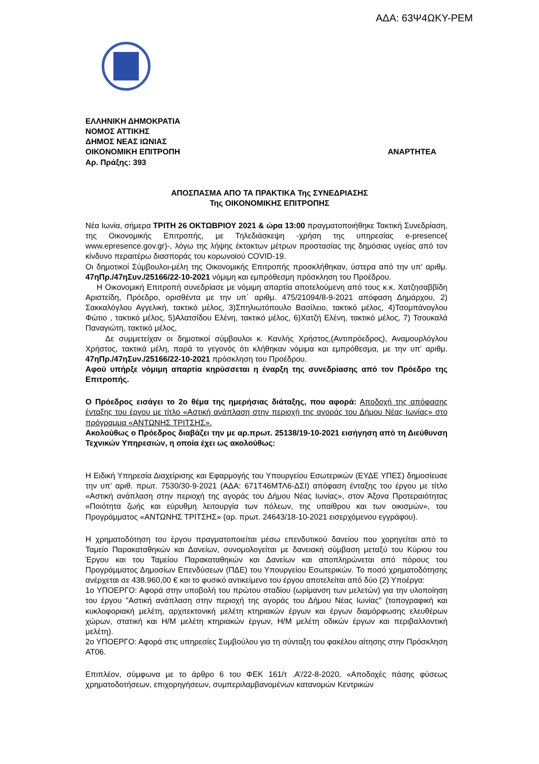ΑΔΑ: 63Ψ4ΩΚΥ-ΡΕΜ
ΕΛΛΗΝΙΚΗ ΔΗΜΟΚΡΑΤΙΑ
ΝΟΜΟΣ ΑΤΤΙΚΗΣ
ΔΗΜΟΣ ΝΕΑΣ ΙΩΝΙΑΣ
ΟΙΚΟΝΟΜΙΚΗ ΕΠΙΤΡΟΠΗ ΑΝΑΡΤΗΤΕΑ
Αρ. Πράξης: 393
ΑΠΟΣΠΑΣΜΑ ΑΠΟ ΤΑ ΠΡΑΚΤΙΚΑ Της ΣΥΝΕΔΡΙΑΣΗΣ
Της ΟΙΚΟΝΟΜΙΚΗΣ ΕΠΙΤΡΟΠΗΣ
Νέα Ιωνία, σήμερα ΤΡΙΤΗ 26 ΟΚΤΩΒΡΙΟΥ 2021 & ώρα 13:00 πραγματοποιήθηκε Τακτική Συνεδρίαση, της Οικονομικής Επιτροπής, με Τηλεδιάσκεψη -χρήση της υπηρεσίας e-presence( www.epresence.gov.gr)-, λόγω της λήψης έκτακτων μέτρων προστασίας της δημόσιας υγείας από τον κίνδυνο περαιτέρω διασποράς του κορωνοϊού COVID-19.
Οι δημοτικοί Σύμβουλοι-μέλη της Οικονομικής Επιτροπής προσκλήθηκαν, ύστερα από την υπ’ αριθμ. 47ηΠρ./47ηΣυν./25166/22-10-2021 νόμιμη και εμπρόθεσμη πρόσκληση του Προέδρου.
Η Οικονομική Επιτροπή συνεδρίασε με νόμιμη απαρτία αποτελούμενη από τους κ.κ. Χατζησαββίδη Αριστείδη, Πρόεδρο, ορισθέντα με την υπ΄ αριθμ. 475/21094/8-9-2021 απόφαση Δημάρχου, 2) Σακκαλόγλου Αγγελική, τακτικό μέλος, 3)Σπηλιωτόπουλο Βασίλειο, τακτικό μέλος, 4)Τσομπάνογλου Φώτιο , τακτικό μέλος, 5)Αλατσίδου Ελένη, τακτικό μέλος, 6)Χατζή Ελένη, τακτικό μέλος, 7) Τσουκαλά Παναγιώτη, τακτικό μέλος,
Δε συμμετείχαν οι δημοτικοί σύμβουλοι κ. Κανλής Χρήστος,(Αντιπρόεδρος), Αναμουρλόγλου Χρήστος, τακτικά μέλη, παρά το γεγονός ότι κλήθηκαν νόμιμα και εμπρόθεσμα, με την υπ’ αριθμ. 47ηΠρ./47ηΣυν./25166/22-10-2021 πρόσκληση του Προέδρου.
Αφού υπήρξε νόμιμη απαρτία κηρύσσεται η έναρξη της συνεδρίασης από τον Πρόεδρο της Επιτροπής.
Ο Πρόεδρος εισάγει το 2ο θέμα της ημερήσιας διάταξης, που αφορά: Αποδοχή της απόφασης ένταξης του έργου με τίτλο «Αστική ανάπλαση στην περιοχή της αγοράς του Δήμου Νέας Ιωνίας» στο πρόγραμμα «ΑΝΤΩΝΗΣ ΤΡΙΤΣΗΣ».
Ακολούθως ο Πρόεδρος διαβάζει την με αρ.πρωτ. 25138/19-10-2021 εισήγηση από τη Διεύθυνση Τεχνικών Υπηρεσιών, η οποία έχει ως ακολούθως:
Η Ειδική Υπηρεσία Διαχείρισης και Εφαρμογής του Υπουργείου Εσωτερικών (ΕΥΔΕ ΥΠΕΣ) δημοσίευσε την υπ’ αριθ. πρωτ. 7530/30-9-2021 (ΑΔΑ: 671Τ46ΜΤΛ6-ΔΣΙ) απόφαση ένταξης του έργου με τίτλο «Αστική ανάπλαση στην περιοχή της αγοράς του Δήμου Νέας Ιωνίας», στον Άξονα Προτεραιότητας «Ποιότητα ζωής και εύρυθμη λειτουργία των πόλεων, της υπαίθρου και των οικισμών», του Προγράμματος «ΑΝΤΩΝΗΣ ΤΡΙΤΣΗΣ» (αρ. πρωτ. 24643/18-10-2021 εισερχόμενου εγγράφου).
Η χρηματοδότηση του έργου πραγματοποιείται μέσω επενδυτικού δανείου που χορηγείται από το Ταμείο Παρακαταθηκών και Δανείων, συνομολογείται με δανειακή σύμβαση μεταξύ του Κύριου του Έργου και του Ταμείου Παρακαταθηκών και Δανείων και αποπληρώνεται από πόρους του Προγράμματος Δημοσίων Επενδύσεων (ΠΔΕ) του Υπουργείου Εσωτερικών. Το ποσό χρηματοδότησης ανέρχεται σε 438.960,00 € και το φυσικό αντικείμενο του έργου αποτελείται από δύο (2) Υποέργα:
1ο ΥΠΟΕΡΓΟ: Αφορά στην υποβολή του πρώτου σταδίου (ωρίμανση των μελετών) για την υλοποίηση του έργου "Αστική ανάπλαση στην περιοχή της αγοράς του Δήμου Νέας Ιωνίας" (τοπογραφική και κυκλοφοριακή μελέτη, αρχιτεκτονική μελέτη κτηριακών έργων και έργων διαμόρφωσης ελευθέρων χώρων, στατική και Η/Μ μελέτη κτηριακών έργων, Η/Μ μελέτη οδικών έργων και περιβαλλοντική μελέτη).
2ο ΥΠΟΕΡΓΟ: Αφορά στις υπηρεσίες Συμβούλου για τη σύνταξη του φακέλου αίτησης στην Πρόσκληση ΑΤ06.
Επιπλέον, σύμφωνα με το άρθρο 6 του ΦΕΚ 161/τ .Α’/22-8-2020, «Αποδοχές πάσης φύσεως χρηματοδοτήσεων, επιχορηγήσεων, συμπεριλαμβανομένων κατανομών Κεντρικών